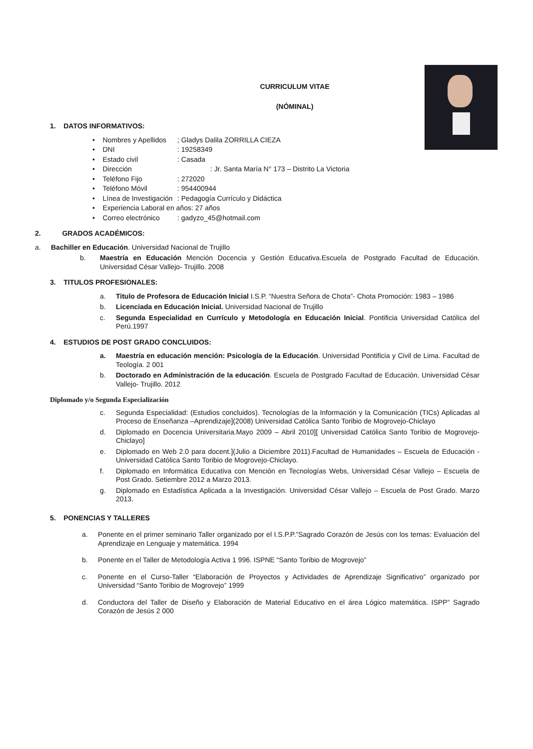CURRICULUM VITAE
(NÓMINAL)
1. DATOS INFORMATIVOS:
• Nombres y Apellidos; Gladys Dalila ZORRILLA CIEZA
• DNI: 19258349
• Estado civil: Casada
• Dirección: Jr. Santa María N° 173 – Distrito La Victoria
• Teléfono Fijo: 272020
• Teléfono Móvil: 954400944
• Línea de Investigación: Pedagogía Currículo y Didáctica
• Experiencia Laboral en años: 27 años
• Correo electrónico: gadyzo_45@hotmail.com
2. GRADOS ACADÉMICOS:
a. Bachiller en Educación. Universidad Nacional de Trujillo
b. Maestría en Educación Mención Docencia y Gestión Educativa.Escuela de Postgrado Facultad de Educación. Universidad César Vallejo- Trujillo. 2008
3. TITULOS PROFESIONALES:
a. Titulo de Profesora de Educación Inicial I.S.P. “Nuestra Señora de Chota”- Chota Promoción: 1983 – 1986
b. Licenciada en Educación Inicial. Universidad Nacional de Trujillo
c. Segunda Especialidad en Currículo y Metodología en Educación Inicial. Pontificia Universidad Católica del Perú.1997
4. ESTUDIOS DE POST GRADO CONCLUIDOS:
a. Maestría en educación mención: Psicología de la Educación. Universidad Pontificia y Civil de Lima. Facultad de Teología. 2 001
b. Doctorado en Administración de la educación. Escuela de Postgrado Facultad de Educación. Universidad César Vallejo- Trujillo. 2012
Diplomado y/o Segunda Especialización
c. Segunda Especialidad: (Estudios concluidos). Tecnologías de la Información y la Comunicación (TICs) Aplicadas al Proceso de Enseñanza –Aprendizaje](2008) Universidad Católica Santo Toribio de Mogrovejo-Chiclayo
d. Diplomado en Docencia Universitaria.Mayo 2009 – Abril 2010][ Universidad Católica Santo Toribio de Mogrovejo-Chiclayo]
e. Diplomado en Web 2.0 para docent.](Julio a Diciembre 2011).Facultad de Humanidades – Escuela de Educación - Universidad Católica Santo Toribio de Mogrovejo-Chiclayo.
f. Diplomado en Informática Educativa con Mención en Tecnologías Webs, Universidad César Vallejo – Escuela de Post Grado. Setiembre 2012 a Marzo 2013.
g. Diplomado en Estadística Aplicada a la Investigación. Universidad César Vallejo – Escuela de Post Grado. Marzo 2013.
5. PONENCIAS Y TALLERES
a. Ponente en el primer seminario Taller organizado por el I.S.P.P.”Sagrado Corazón de Jesús con los temas: Evaluación del Aprendizaje en Lenguaje y matemática. 1994
b. Ponente en el Taller de Metodología Activa 1 996. ISPNE “Santo Toribio de Mogrovejo”
c. Ponente en el Curso-Taller “Elaboración de Proyectos y Actividades de Aprendizaje Significativo” organizado por Universidad “Santo Toribio de Mogrovejo” 1999
d. Conductora del Taller de Diseño y Elaboración de Material Educativo en el área Lógico matemática. ISPP” Sagrado Corazón de Jesús 2 000